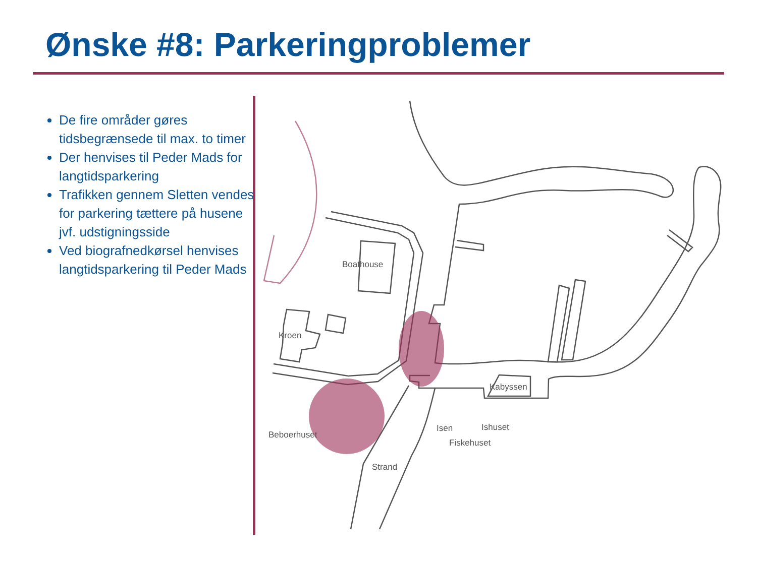Ønske #8: Parkeringproblemer
De fire områder gøres tidsbegrænsede til max. to timer
Der henvises til Peder Mads for langtidsparkering
Trafikken gennem Sletten vendes for parkering tættere på husene jvf. udstigningsside
Ved biografnedkørsel henvises langtidsparkering til Peder Mads
Boathouse
Kroen
Kabyssen
Beboerhuset
Isen
Ishuset
Fiskehuset
Strand